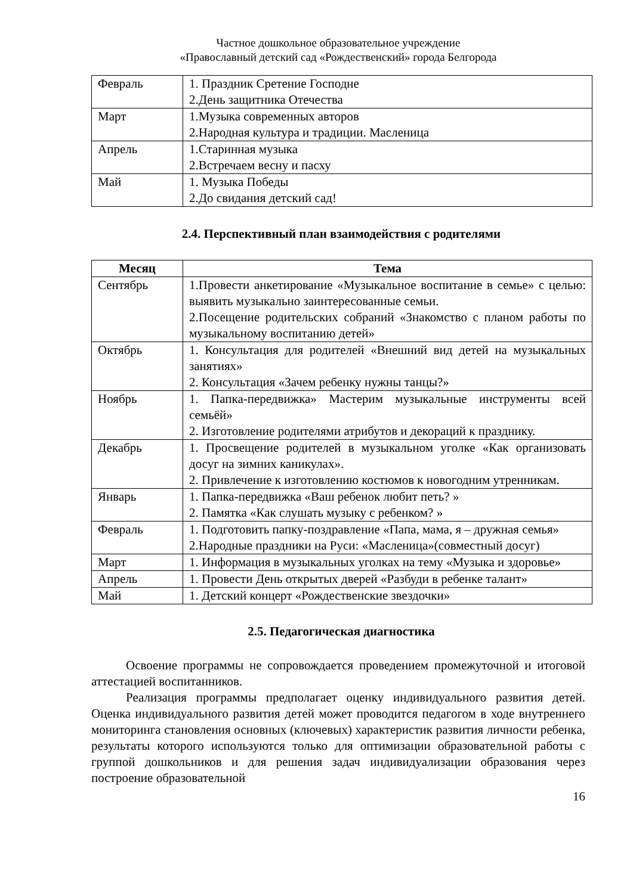Частное дошкольное образовательное учреждение
«Православный детский сад «Рождественский» города Белгорода
| Февраль | 1. Праздник Сретение Господне 2.День защитника Отечества |
| Март | 1.Музыка современных авторов 2.Народная культура и традиции. Масленица |
| Апрель | 1.Старинная музыка 2.Встречаем весну и пасху |
| Май | 1. Музыка Победы 2.До свидания детский сад! |
2.4. Перспективный план взаимодействия с родителями
| Месяц | Тема |
| --- | --- |
| Сентябрь | 1.Провести анкетирование «Музыкальное воспитание в семье» с целью: выявить музыкально заинтересованные семьи. 2.Посещение родительских собраний «Знакомство с планом работы по музыкальному воспитанию детей» |
| Октябрь | 1. Консультация для родителей «Внешний вид детей на музыкальных занятиях» 2. Консультация «Зачем ребенку нужны танцы?» |
| Ноябрь | 1. Папка-передвижка» Мастерим музыкальные инструменты всей семьёй» 2. Изготовление родителями атрибутов и декораций к празднику. |
| Декабрь | 1. Просвещение родителей в музыкальном уголке «Как организовать досуг на зимних каникулах». 2. Привлечение к изготовлению костюмов к новогодним утренникам. |
| Январь | 1. Папка-передвижка «Ваш ребенок любит петь? » 2. Памятка «Как слушать музыку с ребенком? » |
| Февраль | 1. Подготовить папку-поздравление «Папа, мама, я – дружная семья» 2.Народные праздники на Руси: «Масленица»(совместный досуг) |
| Март | 1. Информация в музыкальных уголках на тему «Музыка и здоровье» |
| Апрель | 1. Провести День открытых дверей «Разбуди в ребенке талант» |
| Май | 1. Детский концерт «Рождественские звездочки» |
2.5. Педагогическая диагностика
Освоение программы не сопровождается проведением промежуточной и итоговой аттестацией воспитанников.
Реализация программы предполагает оценку индивидуального развития детей. Оценка индивидуального развития детей может проводится педагогом в ходе внутреннего мониторинга становления основных (ключевых) характеристик развития личности ребенка, результаты которого используются только для оптимизации образовательной работы с группой дошкольников и для решения задач индивидуализации образования через построение образовательной
16